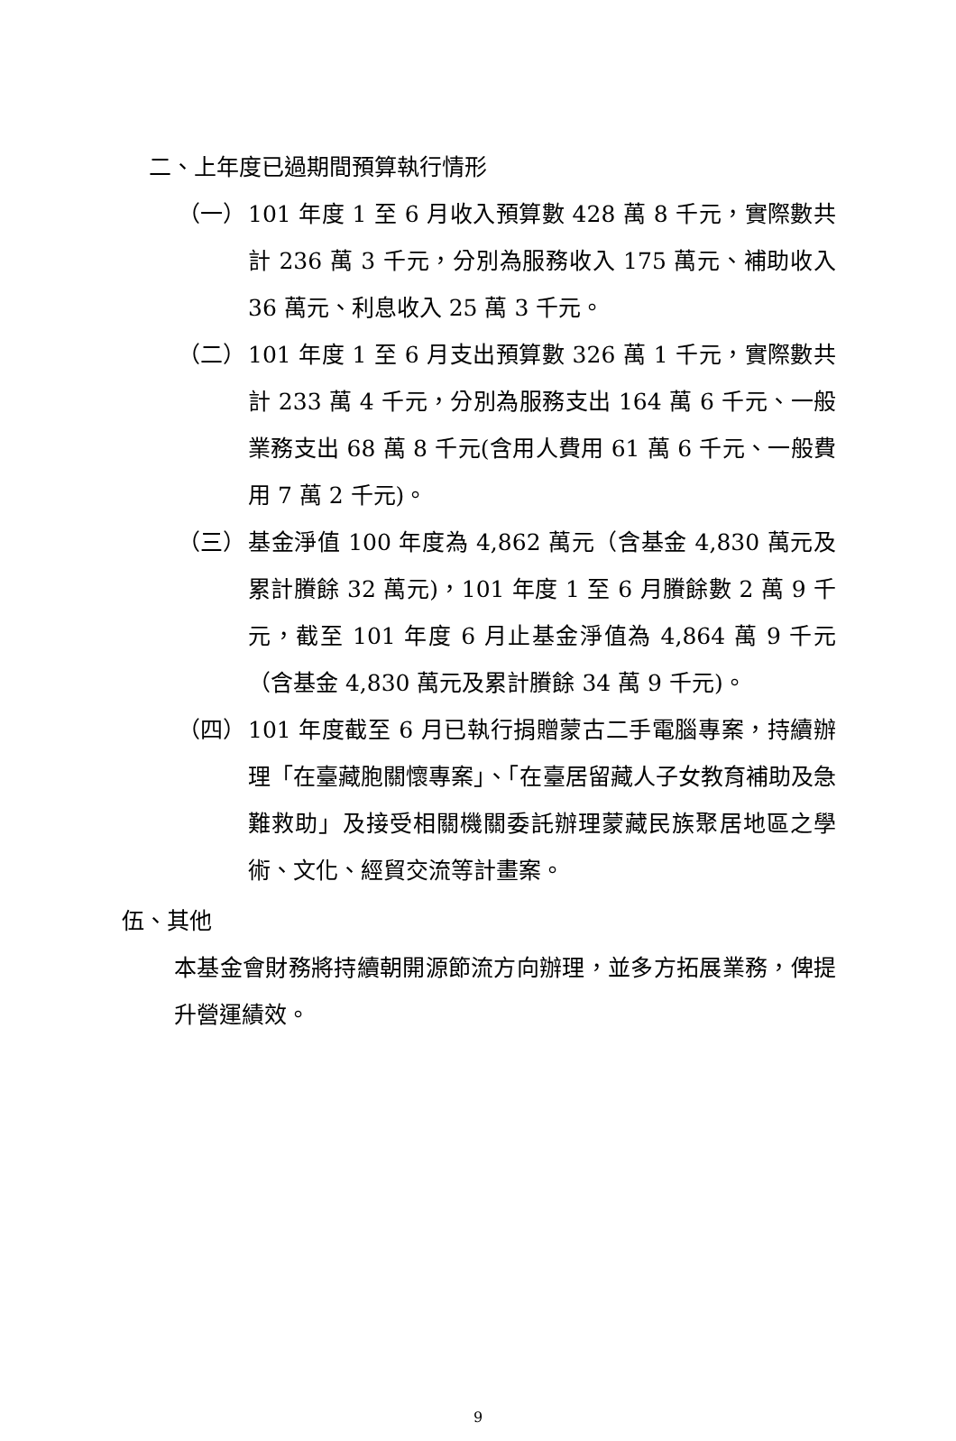二、上年度已過期間預算執行情形
（一） 101 年度 1 至 6 月收入預算數 428 萬 8 千元，實際數共計 236 萬 3 千元，分別為服務收入 175 萬元、補助收入 36 萬元、利息收入 25 萬 3 千元。
（二） 101 年度 1 至 6 月支出預算數 326 萬 1 千元，實際數共計 233 萬 4 千元，分別為服務支出 164 萬 6 千元、一般業務支出 68 萬 8 千元(含用人費用 61 萬 6 千元、一般費用 7 萬 2 千元)。
（三） 基金淨值 100 年度為 4,862 萬元（含基金 4,830 萬元及累計賸餘 32 萬元)，101 年度 1 至 6 月賸餘數 2 萬 9 千元，截至 101 年度 6 月止基金淨值為 4,864 萬 9 千元（含基金 4,830 萬元及累計賸餘 34 萬 9 千元)。
（四） 101 年度截至 6 月已執行捐贈蒙古二手電腦專案，持續辦理「在臺藏胞關懷專案」、「在臺居留藏人子女教育補助及急難救助」及接受相關機關委託辦理蒙藏民族聚居地區之學術、文化、經貿交流等計畫案。
伍、其他
本基金會財務將持續朝開源節流方向辦理，並多方拓展業務，俾提升營運績效。
9